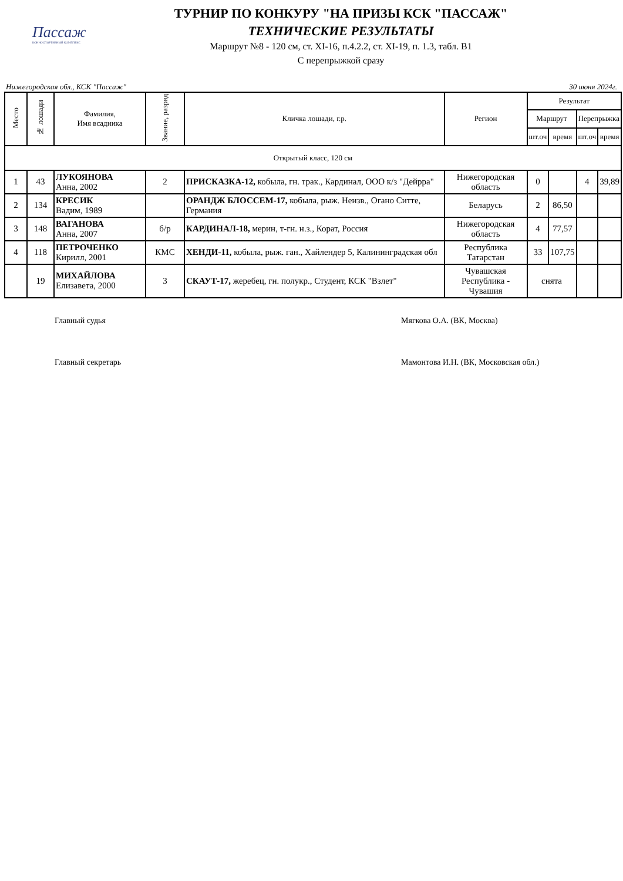Пассаж
КОННОСПОРТИВНЫЙ КОМПЛЕКС
ТУРНИР ПО КОНКУРУ "НА ПРИЗЫ КСК "ПАССАЖ"
ТЕХНИЧЕСКИЕ РЕЗУЛЬТАТЫ
Маршрут №8 - 120 см, ст. XI-16, п.4.2.2, ст. XI-19, п. 1.3, табл. В1
С перепрыжкой сразу
Нижегородская обл., КСК "Пассаж" 30 июня 2024г.
| Место | № лошади | Фамилия, Имя всадника | Звание, разряд | Кличка лошади, г.р. | Регион | Результат | | | |
| --- | --- | --- | --- | --- | --- | --- | --- | --- | --- |
| | | | | | | Маршрут | | Перепрыжка | |
| | | | | | | шт.оч | время | шт.оч | время |
| Открытый класс, 120 см | | | | | | | | | |
| 1 | 43 | ЛУКОЯНОВА Анна, 2002 | 2 | ПРИСКАЗКА-12, кобыла, гн. трак., Кардинал, ООО к/з "Дейрра" | Нижегородская область | 0 | | 4 | 39,89 |
| 2 | 134 | КРЕСИК Вадим, 1989 | | ОРАНДЖ БЛОССЕМ-17, кобыла, рыж. Неизв., Огано Ситте, Германия | Беларусь | 2 | 86,50 | | |
| 3 | 148 | ВАГАНОВА Анна, 2007 | б/р | КАРДИНАЛ-18, мерин, т-гн. н.з., Корат, Россия | Нижегородская область | 4 | 77,57 | | |
| 4 | 118 | ПЕТРОЧЕНКО Кирилл, 2001 | КМС | ХЕНДИ-11, кобыла, рыж. ган., Хайлендер 5, Калининградская обл | Республика Татарстан | 33 | 107,75 | | |
| | 19 | МИХАЙЛОВА Елизавета, 2000 | 3 | СКАУТ-17, жеребец, гн. полукр., Студент, КСК "Взлет" | Чувашская Республика - Чувашия | снята | | | |
Главный судья Мягкова О.А. (ВК, Москва)
Главный секретарь Мамонтова И.Н. (ВК, Московская обл.)